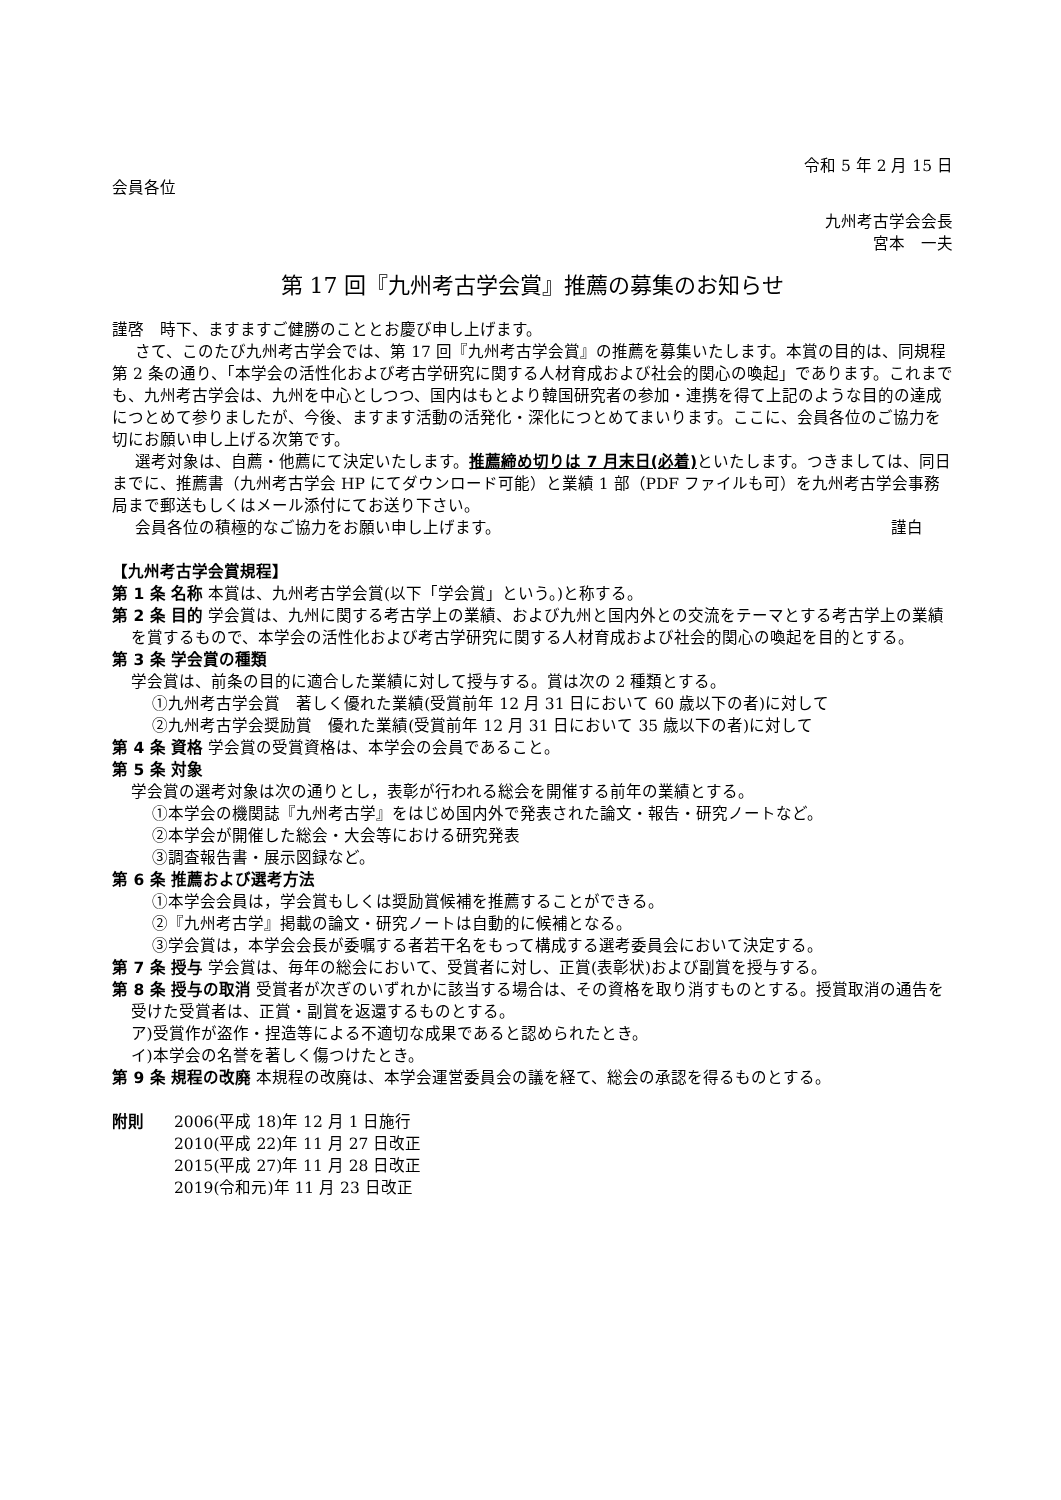令和 5 年 2 月 15 日
会員各位
九州考古学会会長
宮本　一夫
第 17 回『九州考古学会賞』推薦の募集のお知らせ
謹啓　時下、ますますご健勝のこととお慶び申し上げます。
さて、このたび九州考古学会では、第 17 回『九州考古学会賞』の推薦を募集いたします。本賞の目的は、同規程第 2 条の通り、「本学会の活性化および考古学研究に関する人材育成および社会的関心の喚起」であります。これまでも、九州考古学会は、九州を中心としつつ、国内はもとより韓国研究者の参加・連携を得て上記のような目的の達成につとめて参りましたが、今後、ますます活動の活発化・深化につとめてまいります。ここに、会員各位のご協力を切にお願い申し上げる次第です。
選考対象は、自薦・他薦にて決定いたします。推薦締め切りは 7 月末日(必着) といたします。つきましては、同日までに、推薦書（九州考古学会 HP にてダウンロード可能）と業績 1 部（PDF ファイルも可）を九州考古学会事務局まで郵送もしくはメール添付にてお送り下さい。
会員各位の積極的なご協力をお願い申し上げます。 謹白
【九州考古学会賞規程】
第 1 条 名称 本賞は、九州考古学会賞(以下「学会賞」という。)と称する。
第 2 条 目的 学会賞は、九州に関する考古学上の業績、および九州と国内外との交流をテーマとする考古学上の業績を賞するもので、本学会の活性化および考古学研究に関する人材育成および社会的関心の喚起を目的とする。
第 3 条 学会賞の種類
学会賞は、前条の目的に適合した業績に対して授与する。賞は次の 2 種類とする。
①九州考古学会賞　著しく優れた業績(受賞前年 12 月 31 日において 60 歳以下の者)に対して
②九州考古学会奨励賞　優れた業績(受賞前年 12 月 31 日において 35 歳以下の者)に対して
第 4 条 資格 学会賞の受賞資格は、本学会の会員であること。
第 5 条 対象
学会賞の選考対象は次の通りとし，表彰が行われる総会を開催する前年の業績とする。
①本学会の機関誌『九州考古学』をはじめ国内外で発表された論文・報告・研究ノートなど。
②本学会が開催した総会・大会等における研究発表
③調査報告書・展示図録など。
第 6 条 推薦および選考方法
①本学会会員は，学会賞もしくは奨励賞候補を推薦することができる。
②『九州考古学』掲載の論文・研究ノートは自動的に候補となる。
③学会賞は，本学会会長が委嘱する者若干名をもって構成する選考委員会において決定する。
第 7 条 授与 学会賞は、毎年の総会において、受賞者に対し、正賞(表彰状)および副賞を授与する。
第 8 条 授与の取消 受賞者が次ぎのいずれかに該当する場合は、その資格を取り消すものとする。授賞取消の通告を受けた受賞者は、正賞・副賞を返還するものとする。
ア)受賞作が盗作・捏造等による不適切な成果であると認められたとき。
イ)本学会の名誉を著しく傷つけたとき。
第 9 条 規程の改廃 本規程の改廃は、本学会運営委員会の議を経て、総会の承認を得るものとする。
| 附則 | 2006(平成 18)年 12 月 1 日施行 2010(平成 22)年 11 月 27 日改正 2015(平成 27)年 11 月 28 日改正 2019(令和元)年 11 月 23 日改正 |